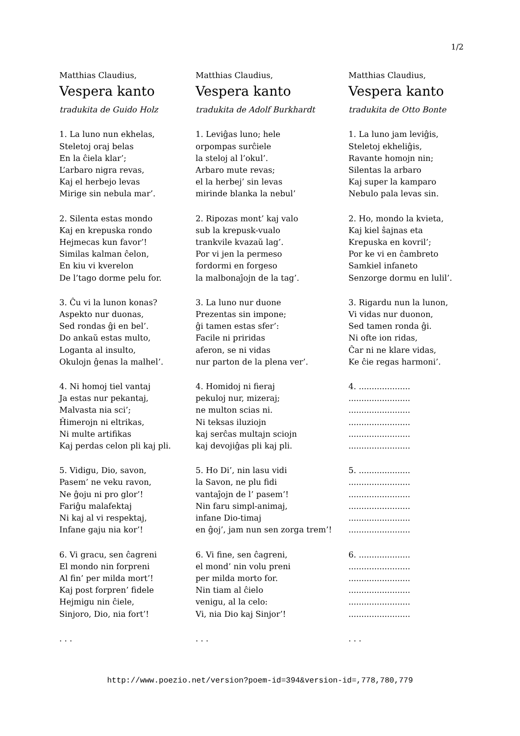1/2
Matthias Claudius,
Vespera kanto
tradukita de Guido Holz
1. La luno nun ekhelas,
Steletoj oraj belas
En la ĉiela klar’;
L’arbaro nigra revas,
Kaj el herbejo levas
Mirige sin nebula mar’.
2. Silenta estas mondo
Kaj en krepuska rondo
Hejmecas kun favor’!
Similas kalman ĉelon,
En kiu vi kverelon
De l’tago dorme pelu for.
3. Ĉu vi la lunon konas?
Aspekto nur duonas,
Sed rondas ĝi en bel’.
Do ankaŭ estas multo,
Loganta al insulto,
Okulojn ĝenas la malhel’.
4. Ni homoj tiel vantaj
Ja estas nur pekantaj,
Malvasta nia sci’;
Ĥimerojn ni eltrikas,
Ni multe artifikas
Kaj perdas celon pli kaj pli.
5. Vidigu, Dio, savon,
Pasem’ ne veku ravon,
Ne ĝoju ni pro glor’!
Fariĝu malafektaj
Ni kaj al vi respektaj,
Infane gaju nia kor’!
6. Vi gracu, sen ĉagreni
El mondo nin forpreni
Al fin’ per milda mort’!
Kaj post forpren’ fidele
Hejmigu nin ĉiele,
Sinjoro, Dio, nia fort’!
. . .
Matthias Claudius,
Vespera kanto
tradukita de Adolf Burkhardt
1. Leviĝas luno; hele
orpompas surĉiele
la steloj al l’okul’.
Arbaro mute revas;
el la herbej’ sin levas
mirinde blanka la nebul’
2. Ripozas mont’ kaj valo
sub la krepusk-vualo
trankvile kvazaŭ lag’.
Por vi jen la permeso
fordormi en forgeso
la malbonaĵojn de la tag’.
3. La luno nur duone
Prezentas sin impone;
ĝi tamen estas sfer’:
Facile ni priridas
aferon, se ni vidas
nur parton de la plena ver’.
4. Homidoj ni fieraj
pekuloj nur, mizeraj;
ne multon scias ni.
Ni teksas iluziojn
kaj serĉas multajn sciojn
kaj devojiĝas pli kaj pli.
5. Ho Di’, nin lasu vidi
la Savon, ne plu fidi
vantaĵojn de l’ pasem’!
Nin faru simpl-animaj,
infane Dio-timaj
en ĝoj’, jam nun sen zorga trem’!
6. Vi fine, sen ĉagreni,
el mond’ nin volu preni
per milda morto for.
Nin tiam al ĉielo
venigu, al la celo:
Vi, nia Dio kaj Sinjor’!
. . .
Matthias Claudius,
Vespera kanto
tradukita de Otto Bonte
1. La luno jam leviĝis,
Steletoj ekheliĝis,
Ravante homojn nin;
Silentas la arbaro
Kaj super la kamparo
Nebulo pala levas sin.
2. Ho, mondo la kvieta,
Kaj kiel ŝajnas eta
Krepuska en kovril’;
Por ke vi en ĉambreto
Samkiel infaneto
Senzorge dormu en lulil’.
3. Rigardu nun la lunon,
Vi vidas nur duonon,
Sed tamen ronda ĝi.
Ni ofte ion ridas,
Ĉar ni ne klare vidas,
Ke ĉie regas harmoni’.
4. ....................
........................
........................
........................
........................
........................
5. ....................
........................
........................
........................
........................
........................
6. ....................
........................
........................
........................
........................
........................
. . .
http://www.poezio.net/version?poem-id=394&version-id=,778,780,779